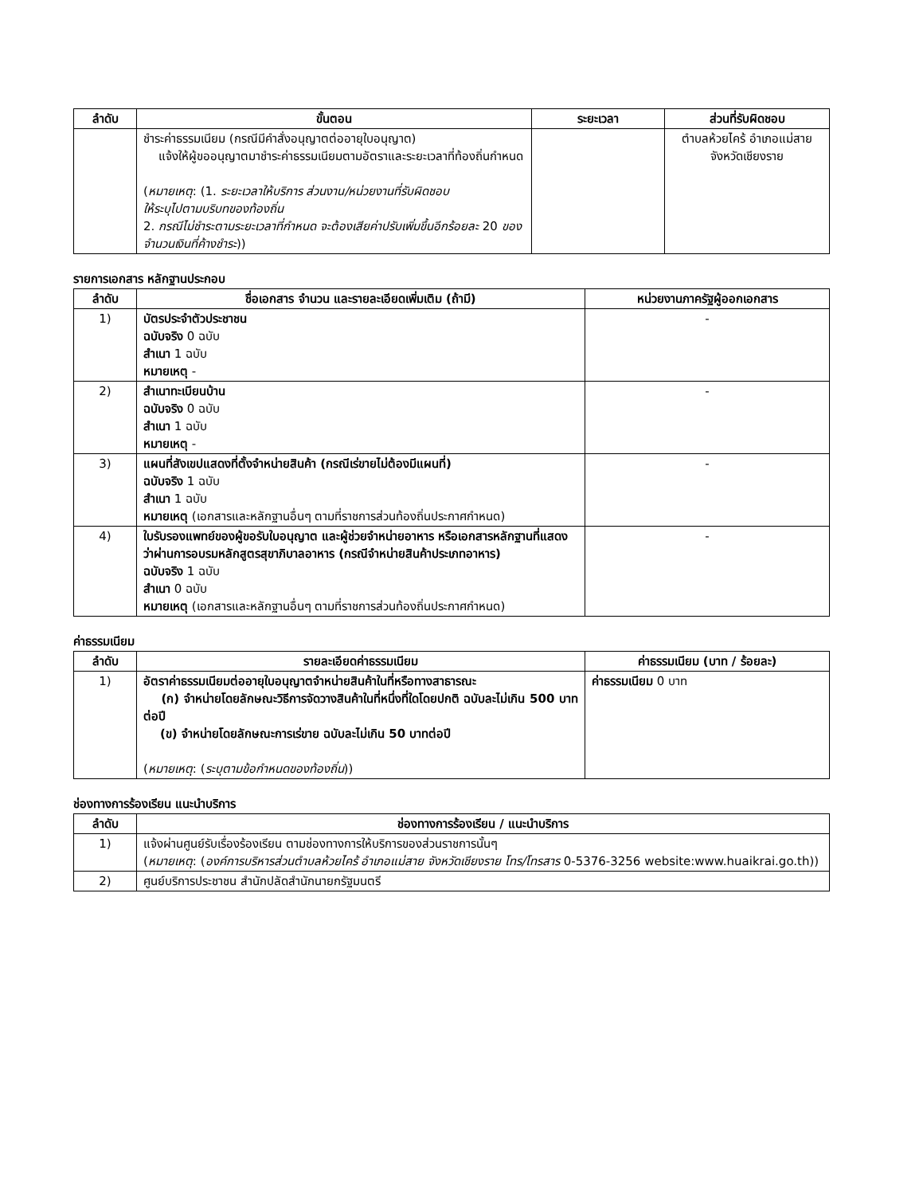| ลำดับ | ขั้นตอน | ระยะเวลา | ส่วนที่รับผิดชอบ |
| --- | --- | --- | --- |
| | ชำระค่าธรรมเนียม (กรณีมีคำสั่งอนุญาตต่ออายุใบอนุญาต) แจ้งให้ผู้ขออนุญาตมาชำระค่าธรรมเนียมตามอัตราและระยะเวลาที่ท้องถิ่นกำหนด ( หมายเหตุ : (1. ระยะเวลาให้บริการ ส่วนงาน/หน่วยงานที่รับผิดชอบ ให้ระบุไปตามบริบทของท้องถิ่น 2. กรณีไม่ชำระตามระยะเวลาที่กำหนด จะต้องเสียค่าปรับเพิ่มขึ้นอีกร้อยละ 20 ของจำนวนเงินที่ค้างชำระ )) | | ตำบลห้วยไคร้ อำเภอแม่สาย จังหวัดเชียงราย |
รายการเอกสาร หลักฐานประกอบ
| ลำดับ | ชื่อเอกสาร จำนวน และรายละเอียดเพิ่มเติม (ถ้ามี) | หน่วยงานภาครัฐผู้ออกเอกสาร |
| --- | --- | --- |
| 1) | บัตรประจำตัวประชาชน ฉบับจริง 0 ฉบับ สำเนา 1 ฉบับ หมายเหตุ - | - |
| 2) | สำเนาทะเบียนบ้าน ฉบับจริง 0 ฉบับ สำเนา 1 ฉบับ หมายเหตุ - | - |
| 3) | แผนที่สังเขปแสดงที่ตั้งจำหน่ายสินค้า (กรณีเร่ขายไม่ต้องมีแผนที่) ฉบับจริง 1 ฉบับ สำเนา 1 ฉบับ หมายเหตุ (เอกสารและหลักฐานอื่นๆ ตามที่ราชการส่วนท้องถิ่นประกาศกำหนด) | - |
| 4) | ใบรับรองแพทย์ของผู้ขอรับใบอนุญาต และผู้ช่วยจำหน่ายอาหาร หรือเอกสารหลักฐานที่แสดงว่าผ่านการอบรมหลักสูตรสุขาภิบาลอาหาร (กรณีจำหน่ายสินค้าประเภทอาหาร) ฉบับจริง 1 ฉบับ สำเนา 0 ฉบับ หมายเหตุ (เอกสารและหลักฐานอื่นๆ ตามที่ราชการส่วนท้องถิ่นประกาศกำหนด) | - |
ค่าธรรมเนียม
| ลำดับ | รายละเอียดค่าธรรมเนียม | ค่าธรรมเนียม (บาท / ร้อยละ) |
| --- | --- | --- |
| 1) | อัตราค่าธรรมเนียมต่ออายุใบอนุญาตจำหน่ายสินค้าในที่หรือทางสาธารณะ (ก) จำหน่ายโดยลักษณะวิธีการจัดวางสินค้าในที่หนึ่งที่ใดโดยปกติ ฉบับละไม่เกิน 500 บาทต่อปี (ข) จำหน่ายโดยลักษณะการเร่ขาย ฉบับละไม่เกิน 50 บาทต่อปี ( หมายเหตุ : ( ระบุตามข้อกำหนดของท้องถิ่น )) | ค่าธรรมเนียม 0 บาท |
ช่องทางการร้องเรียน แนะนำบริการ
| ลำดับ | ช่องทางการร้องเรียน / แนะนำบริการ |
| --- | --- |
| 1) | แจ้งผ่านศูนย์รับเรื่องร้องเรียน ตามช่องทางการให้บริการของส่วนราชการนั้นๆ ( หมายเหตุ : ( องค์การบริหารส่วนตำบลห้วยไคร้ อำเภอแม่สาย จังหวัดเชียงราย โทร/โทรสาร 0-5376-3256 website:www.huaikrai.go.th)) |
| 2) | ศูนย์บริการประชาชน สำนักปลัดสำนักนายกรัฐมนตรี |